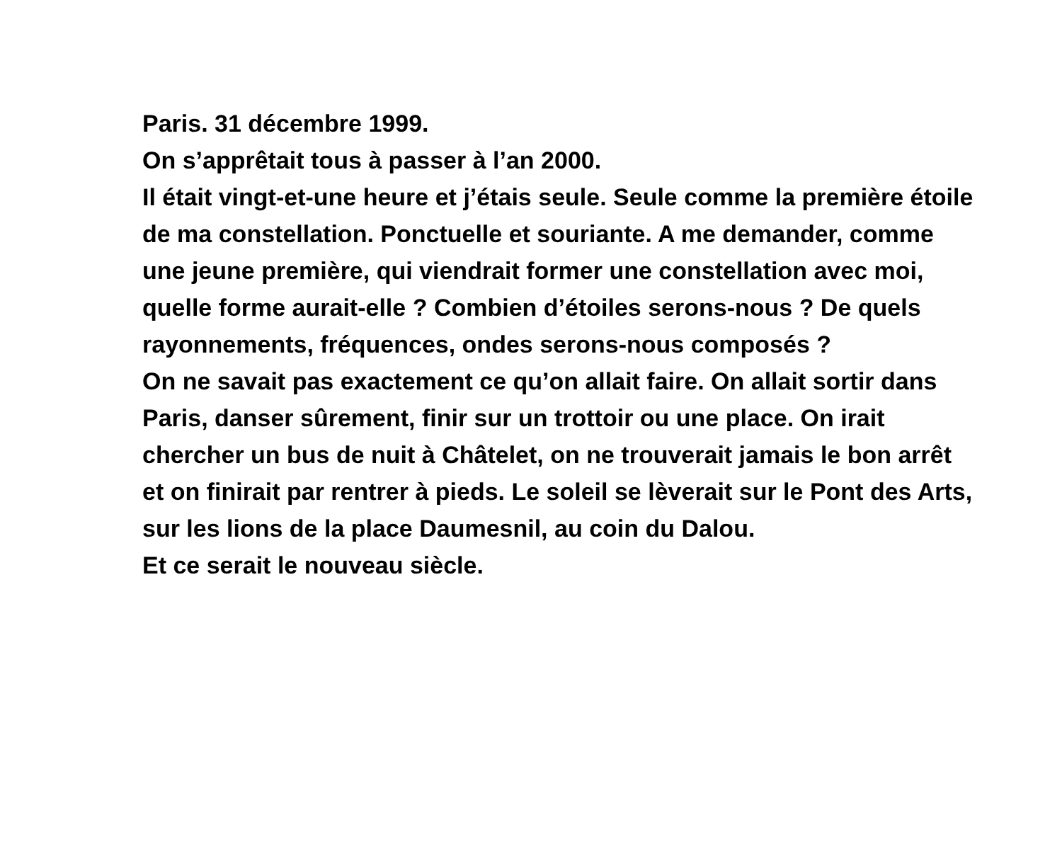Paris. 31 décembre 1999.
On s’apprêtait tous à passer à l’an 2000.
Il était vingt-et-une heure et j’étais seule. Seule comme la première étoile de ma constellation. Ponctuelle et souriante. A me demander, comme une jeune première, qui viendrait former une constellation avec moi, quelle forme aurait-elle ? Combien d’étoiles serons-nous ? De quels rayonnements, fréquences, ondes serons-nous composés ?
On ne savait pas exactement ce qu’on allait faire. On allait sortir dans Paris, danser sûrement, finir sur un trottoir ou une place. On irait chercher un bus de nuit à Châtelet, on ne trouverait jamais le bon arrêt et on finirait par rentrer à pieds. Le soleil se lèverait sur le Pont des Arts, sur les lions de la place Daumesnil, au coin du Dalou.
Et ce serait le nouveau siècle.